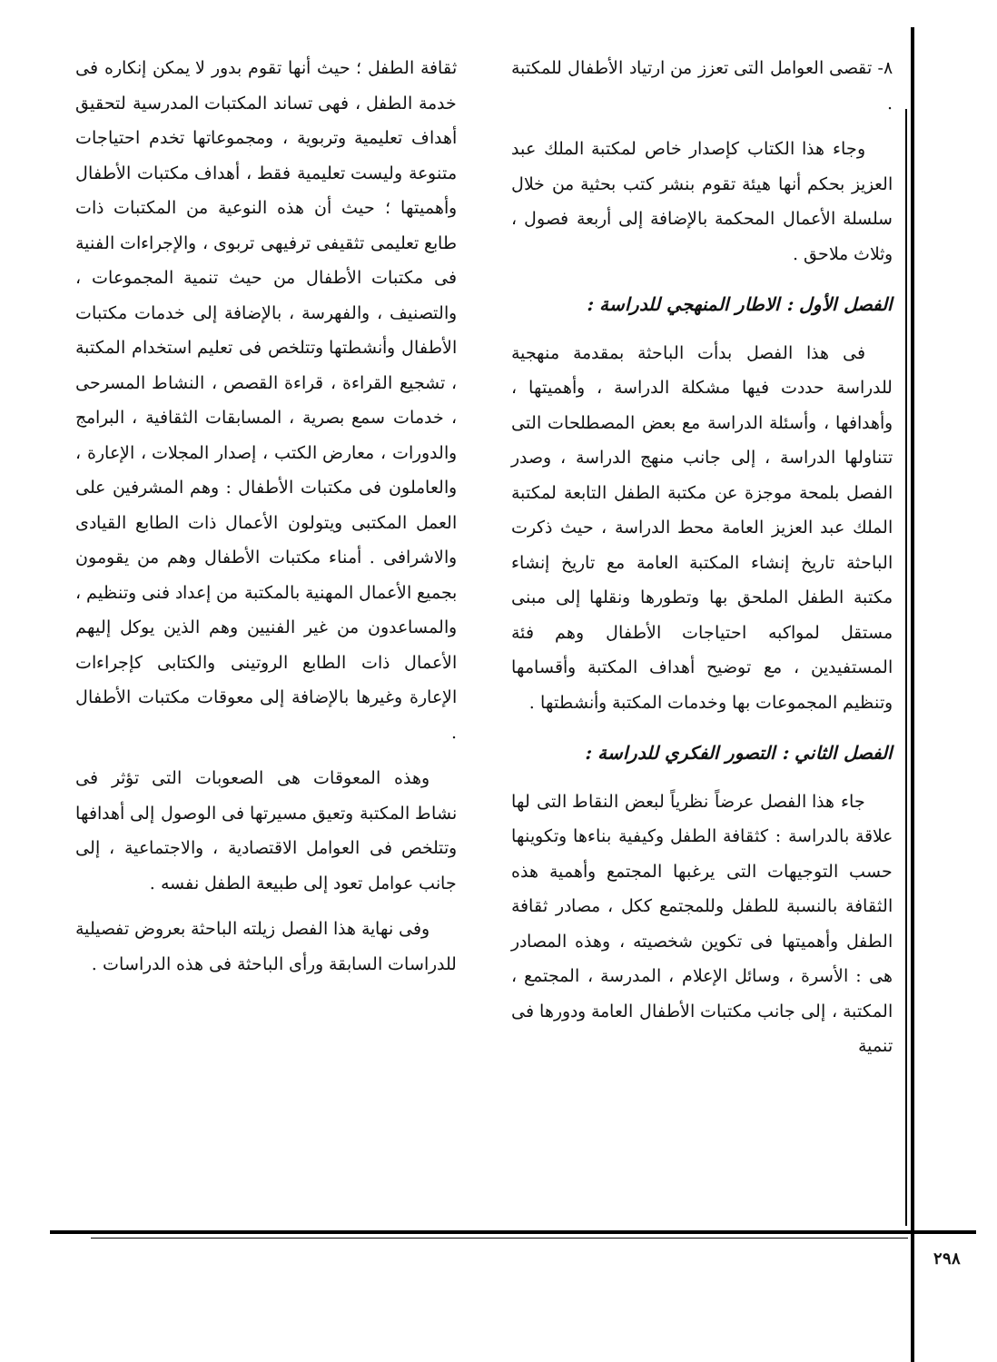٨- تقصى العوامل التى تعزز من ارتياد الأطفال للمكتبة .
وجاء هذا الكتاب كإصدار خاص لمكتبة الملك عبد العزيز بحكم أنها هيئة تقوم بنشر كتب بحثية من خلال سلسلة الأعمال المحكمة بالإضافة إلى أربعة فصول ، وثلاث ملاحق .
الفصل الأول : الاطار المنهجي للدراسة :
فى هذا الفصل بدأت الباحثة بمقدمة منهجية للدراسة حددت فيها مشكلة الدراسة ، وأهميتها ، وأهدافها ، وأسئلة الدراسة مع بعض المصطلحات التى تتناولها الدراسة ، إلى جانب منهج الدراسة ، وصدر الفصل بلمحة موجزة عن مكتبة الطفل التابعة لمكتبة الملك عبد العزيز العامة محط الدراسة ، حيث ذكرت الباحثة تاريخ إنشاء المكتبة العامة مع تاريخ إنشاء مكتبة الطفل الملحق بها وتطورها ونقلها إلى مبنى مستقل لمواكبه احتياجات الأطفال وهم فئة المستفيدين ، مع توضيح أهداف المكتبة وأقسامها وتنظيم المجموعات بها وخدمات المكتبة وأنشطتها .
الفصل الثاني : التصور الفكري للدراسة :
جاء هذا الفصل عرضاً نظرياً لبعض النقاط التى لها علاقة بالدراسة : كثقافة الطفل وكيفية بناءها وتكوينها حسب التوجيهات التى يرغبها المجتمع وأهمية هذه الثقافة بالنسبة للطفل وللمجتمع ككل ، مصادر ثقافة الطفل وأهميتها فى تكوين شخصيته ، وهذه المصادر هى : الأسرة ، وسائل الإعلام ، المدرسة ، المجتمع ، المكتبة ، إلى جانب مكتبات الأطفال العامة ودورها فى تنمية
ثقافة الطفل ؛ حيث أنها تقوم بدور لا يمكن إنكاره فى خدمة الطفل ، فهى تساند المكتبات المدرسية لتحقيق أهداف تعليمية وتربوية ، ومجموعاتها تخدم احتياجات متنوعة وليست تعليمية فقط ، أهداف مكتبات الأطفال وأهميتها ؛ حيث أن هذه النوعية من المكتبات ذات طابع تعليمى تثقيفى ترفيهى تربوى ، والإجراءات الفنية فى مكتبات الأطفال من حيث تنمية المجموعات ، والتصنيف ، والفهرسة ، بالإضافة إلى خدمات مكتبات الأطفال وأنشطتها وتتلخص فى تعليم استخدام المكتبة ، تشجيع القراءة ، قراءة القصص ، النشاط المسرحى ، خدمات سمع بصرية ، المسابقات الثقافية ، البرامج والدورات ، معارض الكتب ، إصدار المجلات ، الإعارة ، والعاملون فى مكتبات الأطفال : وهم المشرفين على العمل المكتبى ويتولون الأعمال ذات الطابع القيادى والاشرافى . أمناء مكتبات الأطفال وهم من يقومون بجميع الأعمال المهنية بالمكتبة من إعداد فنى وتنظيم ، والمساعدون من غير الفنيين وهم الذين يوكل إليهم الأعمال ذات الطابع الروتينى والكتابى كإجراءات الإعارة وغيرها بالإضافة إلى معوقات مكتبات الأطفال .
وهذه المعوقات هى الصعوبات التى تؤثر فى نشاط المكتبة وتعيق مسيرتها فى الوصول إلى أهدافها وتتلخص فى العوامل الاقتصادية ، والاجتماعية ، إلى جانب عوامل تعود إلى طبيعة الطفل نفسه .
وفى نهاية هذا الفصل زيلته الباحثة بعروض تفصيلية للدراسات السابقة ورأى الباحثة فى هذه الدراسات .
٢٩٨